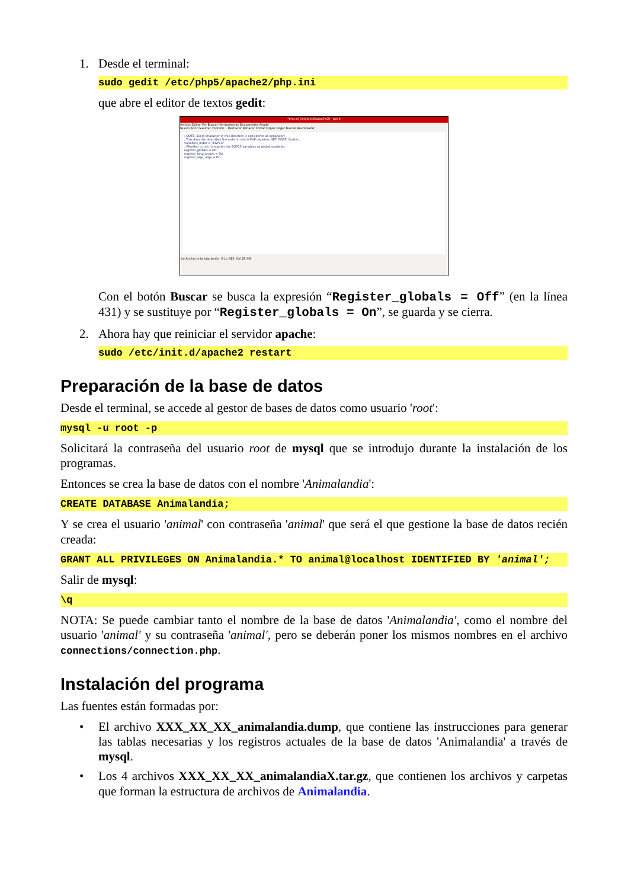1. Desde el terminal:
sudo gedit /etc/php5/apache2/php.ini
que abre el editor de textos gedit:
*php.ini (/etc/php5/apache2) - gedit
Archivo Editar Ver Buscar Herramientas Documentos Ayuda
Nuevo Abrir Guardar Imprimir... Deshacer Rehacer Cortar Copiar Pegar Buscar Reemplazar
; NOTE: Every character in this directive is considered as separator!
; This directive describes the order in which PHP registers GET, POST, Cookie...
variables_order = "EGPCS"
; Whether or not to register the EGPCS variables as global variables.
register_globals = Off
register_long_arrays = On
register_argc_argv = On
.ini Ancho de la tabulación: 8 Ln 415, Col 26 INS
Con el botón Buscar se busca la expresión “Register_globals = Off” (en la línea 431) y se sustituye por “Register_globals = On”, se guarda y se cierra.
2. Ahora hay que reiniciar el servidor apache:
sudo /etc/init.d/apache2 restart
Preparación de la base de datos
Desde el terminal, se accede al gestor de bases de datos como usuario 'root':
mysql -u root -p
Solicitará la contraseña del usuario root de mysql que se introdujo durante la instalación de los programas.
Entonces se crea la base de datos con el nombre 'Animalandia':
CREATE DATABASE Animalandia;
Y se crea el usuario 'animal' con contraseña 'animal' que será el que gestione la base de datos recién creada:
GRANT ALL PRIVILEGES ON Animalandia.* TO animal@localhost IDENTIFIED BY 'animal';
Salir de mysql:
\q
NOTA: Se puede cambiar tanto el nombre de la base de datos 'Animalandia', como el nombre del usuario 'animal' y su contraseña 'animal', pero se deberán poner los mismos nombres en el archivo connections/connection.php.
Instalación del programa
Las fuentes están formadas por:
•
El archivo XXX_XX_XX_animalandia.dump, que contiene las instrucciones para generar las tablas necesarias y los registros actuales de la base de datos 'Animalandia' a través de mysql.
•
Los 4 archivos XXX_XX_XX_animalandiaX.tar.gz, que contienen los archivos y carpetas que forman la estructura de archivos de Animalandia.